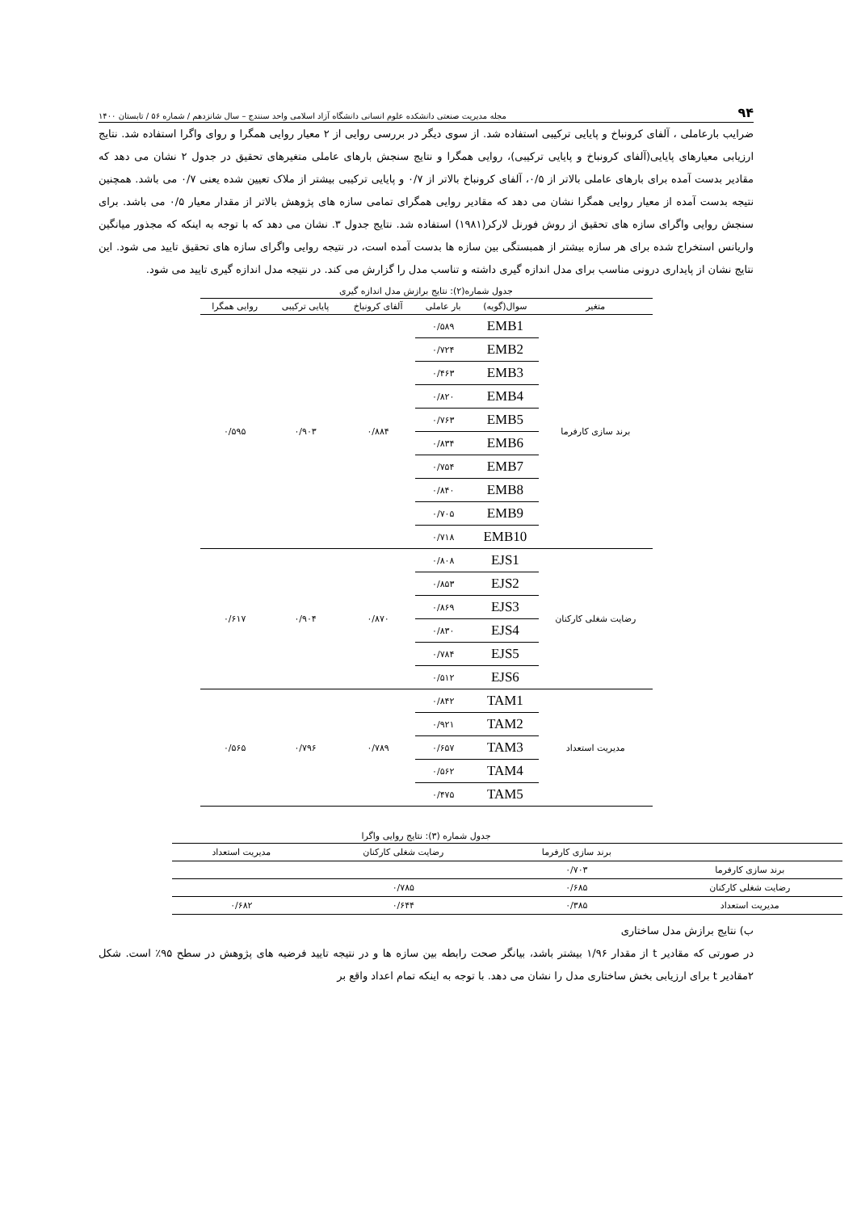۹۴ مجله مدیریت صنعتی دانشکده علوم انسانی دانشگاه آزاد اسلامی واحد سنندج – سال شانزدهم / شماره ۵۶ / تابستان ۱۴۰۰
ضرایب بارعاملی ، آلفای کرونباخ و پایایی ترکیبی استفاده شد. از سوی دیگر در بررسی روایی از ۲ معیار روایی همگرا و روای واگرا استفاده شد. نتایج ارزیابی معیارهای پایایی(آلفای کرونباخ و پایایی ترکیبی)، روایی همگرا و نتایج سنجش بارهای عاملی متغیرهای تحقیق در جدول ۲ نشان می دهد که مقادیر بدست آمده برای بارهای عاملی بالاتر از ۰/۵، آلفای کرونباخ بالاتر از ۰/۷ و پایایی ترکیبی بیشتر از ملاک تعیین شده یعنی ۰/۷ می باشد. همچنین نتیجه بدست آمده از معیار روایی همگرا نشان می دهد که مقادیر روایی همگرای تمامی سازه های پژوهش بالاتر از مقدار معیار ۰/۵ می باشد. برای سنجش روایی واگرای سازه های تحقیق از روش فورنل لارکر(۱۹۸۱) استفاده شد. نتایج جدول ۳. نشان می دهد که با توجه به اینکه که مجذور میانگین واریانس استخراج شده برای هر سازه بیشتر از همبستگی بین سازه ها بدست آمده است، در نتیجه روایی واگرای سازه های تحقیق تایید می شود. این نتایج نشان از پایداری درونی مناسب برای مدل اندازه گیری داشته و تناسب مدل را گزارش می کند. در نتیجه مدل اندازه گیری تایید می شود.
جدول شماره(۲): نتایج برازش مدل اندازه گیری
| متغیر | سوال(گویه) | بار عاملی | آلفای کرونباخ | پایایی ترکیبی | روایی همگرا |
| --- | --- | --- | --- | --- | --- |
| برند سازی کارفرما | EMB1 | ۰/۵۸۹ | ۰/۸۸۴ | ۰/۹۰۳ | ۰/۵۹۵ |
| | EMB2 | ۰/۷۲۴ | | | |
| | EMB3 | ۰/۴۶۳ | | | |
| | EMB4 | ۰/۸۲۰ | | | |
| | EMB5 | ۰/۷۶۳ | | | |
| | EMB6 | ۰/۸۳۴ | | | |
| | EMB7 | ۰/۷۵۴ | | | |
| | EMB8 | ۰/۸۴۰ | | | |
| | EMB9 | ۰/۷۰۵ | | | |
| | EMB10 | ۰/۷۱۸ | | | |
| رضایت شغلی کارکنان | EJS1 | ۰/۸۰۸ | ۰/۸۷۰ | ۰/۹۰۴ | ۰/۶۱۷ |
| | EJS2 | ۰/۸۵۳ | | | |
| | EJS3 | ۰/۸۶۹ | | | |
| | EJS4 | ۰/۸۳۰ | | | |
| | EJS5 | ۰/۷۸۴ | | | |
| | EJS6 | ۰/۵۱۲ | | | |
| مدیریت استعداد | TAM1 | ۰/۸۴۲ | ۰/۷۸۹ | ۰/۷۹۶ | ۰/۵۶۵ |
| | TAM2 | ۰/۹۲۱ | | | |
| | TAM3 | ۰/۶۵۷ | | | |
| | TAM4 | ۰/۵۶۲ | | | |
| | TAM5 | ۰/۴۷۵ | | | |
جدول شماره (۳): نتایج روایی واگرا
| | برند سازی کارفرما | رضایت شغلی کارکنان | مدیریت استعداد |
| --- | --- | --- | --- |
| برند سازی کارفرما | ۰/۷۰۳ | | |
| رضایت شغلی کارکنان | ۰/۶۸۵ | ۰/۷۸۵ | |
| مدیریت استعداد | ۰/۳۸۵ | ۰/۶۴۴ | ۰/۶۸۲ |
ب) نتایج برازش مدل ساختاری
در صورتی که مقادیر t از مقدار ۱/۹۶ بیشتر باشد، بیانگر صحت رابطه بین سازه ها و در نتیجه تایید فرضیه های پژوهش در سطح ۹۵٪ است. شکل ۲مقادیر t برای ارزیابی بخش ساختاری مدل را نشان می دهد. با توجه به اینکه تمام اعداد واقع بر